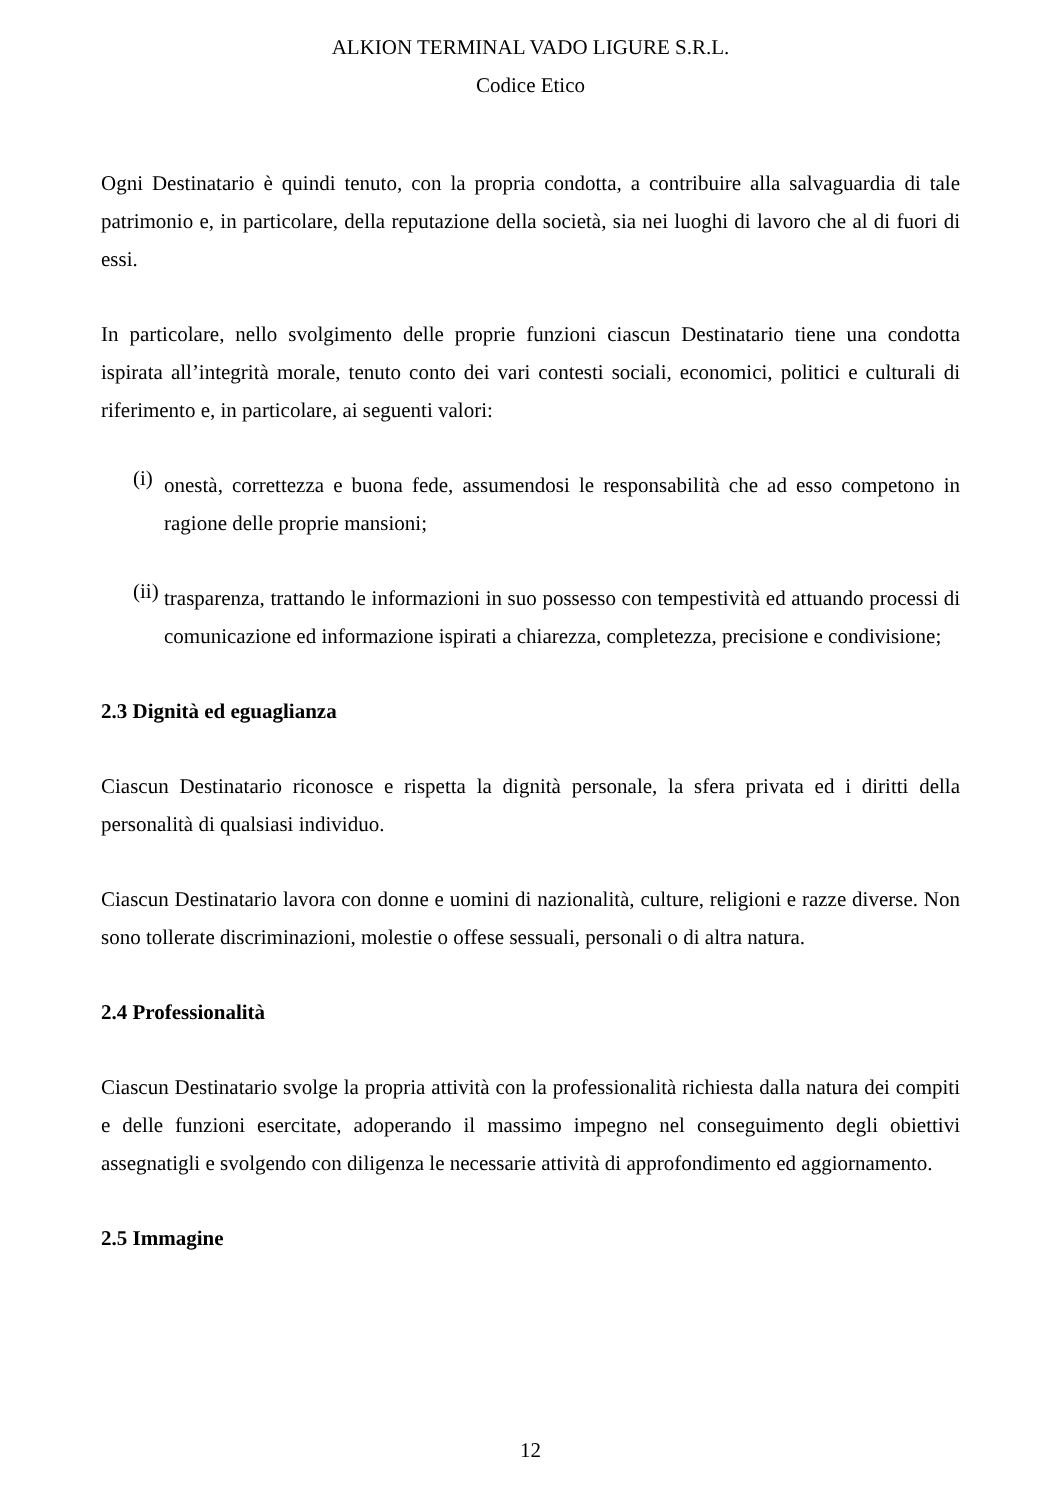ALKION TERMINAL VADO LIGURE S.R.L.
Codice Etico
Ogni Destinatario è quindi tenuto, con la propria condotta, a contribuire alla salvaguardia di tale patrimonio e, in particolare, della reputazione della società, sia nei luoghi di lavoro che al di fuori di essi.
In particolare, nello svolgimento delle proprie funzioni ciascun Destinatario tiene una condotta ispirata all’integrità morale, tenuto conto dei vari contesti sociali, economici, politici e culturali di riferimento e, in particolare, ai seguenti valori:
(i)
onestà, correttezza e buona fede, assumendosi le responsabilità che ad esso competono in ragione delle proprie mansioni;
(ii)
trasparenza, trattando le informazioni in suo possesso con tempestività ed attuando processi di comunicazione ed informazione ispirati a chiarezza, completezza, precisione e condivisione;
2.3 Dignità ed eguaglianza
Ciascun Destinatario riconosce e rispetta la dignità personale, la sfera privata ed i diritti della personalità di qualsiasi individuo.
Ciascun Destinatario lavora con donne e uomini di nazionalità, culture, religioni e razze diverse. Non sono tollerate discriminazioni, molestie o offese sessuali, personali o di altra natura.
2.4 Professionalità
Ciascun Destinatario svolge la propria attività con la professionalità richiesta dalla natura dei compiti e delle funzioni esercitate, adoperando il massimo impegno nel conseguimento degli obiettivi assegnatigli e svolgendo con diligenza le necessarie attività di approfondimento ed aggiornamento.
2.5 Immagine
12